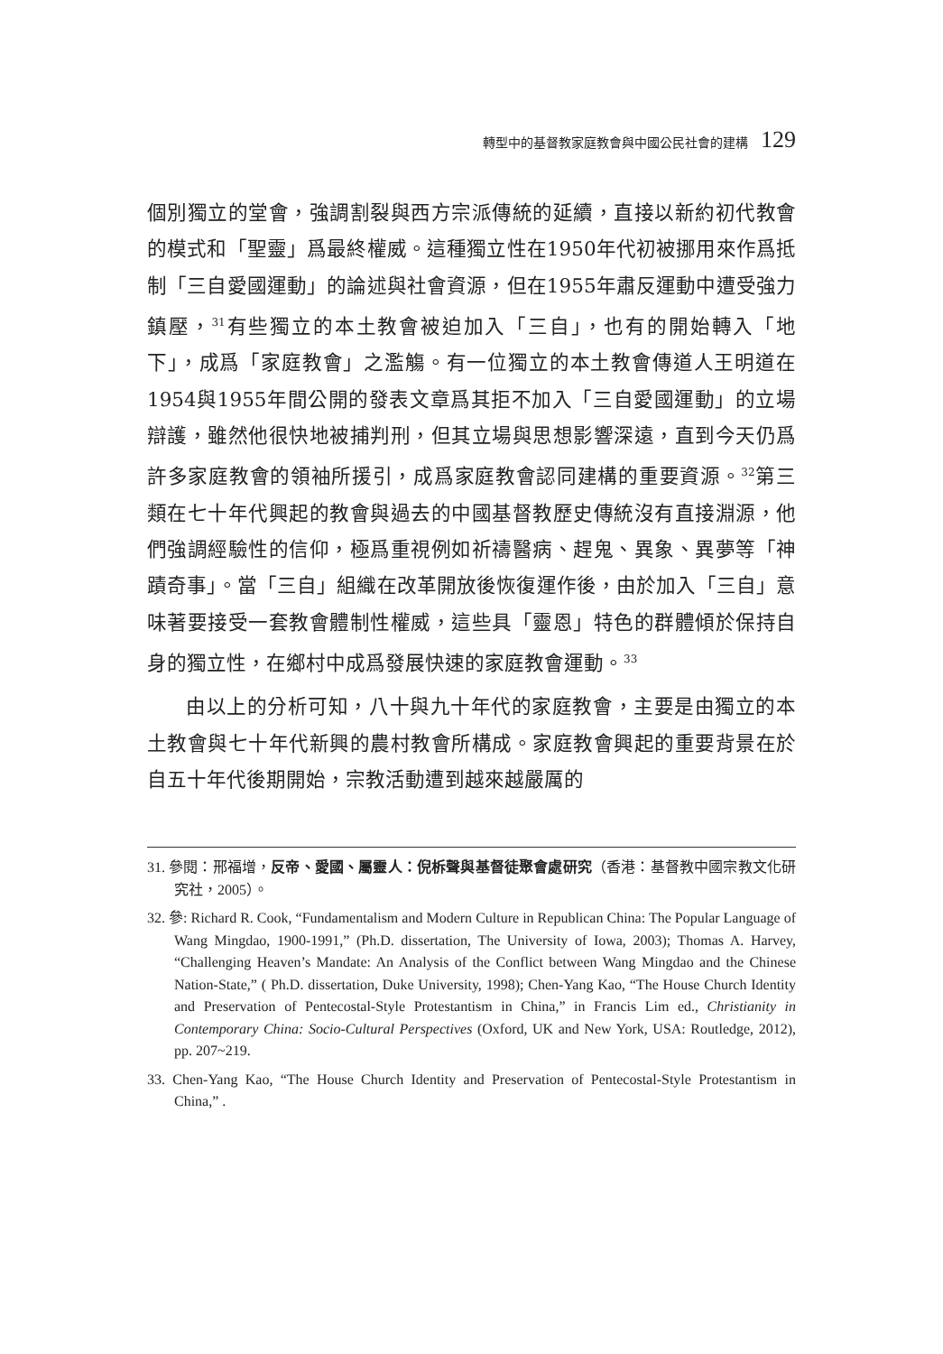轉型中的基督教家庭教會與中國公民社會的建構 129
個別獨立的堂會，強調割裂與西方宗派傳統的延續，直接以新約初代教會的模式和「聖靈」爲最終權威。這種獨立性在1950年代初被挪用來作爲抵制「三自愛國運動」的論述與社會資源，但在1955年肅反運動中遭受強力鎮壓，<sup>31</sup>有些獨立的本土教會被迫加入「三自」，也有的開始轉入「地下」，成爲「家庭教會」之濫觴。有一位獨立的本土教會傳道人王明道在1954與1955年間公開的發表文章爲其拒不加入「三自愛國運動」的立場辯護，雖然他很快地被捕判刑，但其立場與思想影響深遠，直到今天仍爲許多家庭教會的領袖所援引，成爲家庭教會認同建構的重要資源。<sup>32</sup>第三類在七十年代興起的教會與過去的中國基督教歷史傳統沒有直接淵源，他們強調經驗性的信仰，極爲重視例如祈禱醫病、趕鬼、異象、異夢等「神蹟奇事」。當「三自」組織在改革開放後恢復運作後，由於加入「三自」意味著要接受一套教會體制性權威，這些具「靈恩」特色的群體傾於保持自身的獨立性，在鄉村中成爲發展快速的家庭教會運動。<sup>33</sup>
由以上的分析可知，八十與九十年代的家庭教會，主要是由獨立的本土教會與七十年代新興的農村教會所構成。家庭教會興起的重要背景在於自五十年代後期開始，宗教活動遭到越來越嚴厲的
31. 參閱：邢福增，反帝、愛國、屬靈人：倪柝聲與基督徒聚會處研究（香港：基督教中國宗教文化研究社，2005）。
32. 參: Richard R. Cook, “Fundamentalism and Modern Culture in Republican China: The Popular Language of Wang Mingdao, 1900-1991,” (Ph.D. dissertation, The University of Iowa, 2003); Thomas A. Harvey, “Challenging Heaven’s Mandate: An Analysis of the Conflict between Wang Mingdao and the Chinese Nation-State,” ( Ph.D. dissertation, Duke University, 1998); Chen-Yang Kao, “The House Church Identity and Preservation of Pentecostal-Style Protestantism in China,” in Francis Lim ed., Christianity in Contemporary China: Socio-Cultural Perspectives (Oxford, UK and New York, USA: Routledge, 2012), pp. 207~219.
33. Chen-Yang Kao, “The House Church Identity and Preservation of Pentecostal-Style Protestantism in China,” .